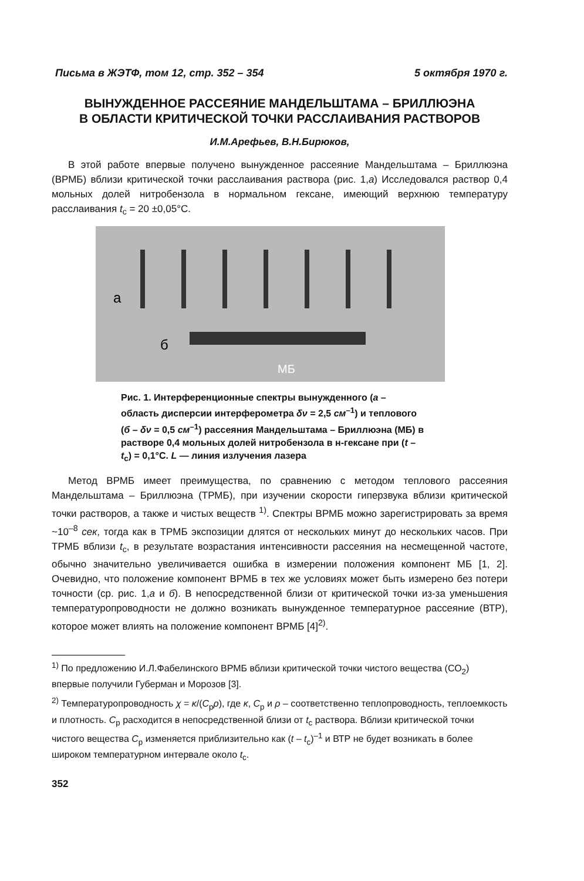Письма в ЖЭТФ, том 12, стр. 352 – 354 5 октября 1970 г.
ВЫНУЖДЕННОЕ РАССЕЯНИЕ МАНДЕЛЬШТАМА – БРИЛЛЮЭНА
В ОБЛАСТИ КРИТИЧЕСКОЙ ТОЧКИ РАССЛАИВАНИЯ РАСТВОРОВ
И.М.Арефьев, В.Н.Бирюков,
В этой работе впервые получено вынужденное рассеяние Мандельштама – Бриллюэна (ВРМБ) вблизи критической точки расслаивания раствора (рис. 1,а) Исследовался раствор 0,4 мольных долей нитробензола в нормальном гексане, имеющий верхнюю температуру расслаивания t<sub>c</sub> = 20 ±0,05°С.
а
б
МБ
Рис. 1. Интерференционные спектры вынужденного (а – область дисперсии интерферометра δν = 2,5 см<sup>–1</sup>) и теплового (б – δν = 0,5 см<sup>–1</sup>) рассеяния Мандельштама – Бриллюэна (МБ) в растворе 0,4 мольных долей нитробензола в н-гексане при (t – t<sub>c</sub>) = 0,1°С. L — линия излучения лазера
Метод ВРМБ имеет преимущества, по сравнению с методом теплового рассеяния Мандельштама – Бриллюэна (ТРМБ), при изучении скорости гиперзвука вблизи критической точки растворов, а также и чистых веществ <sup>1)</sup>. Спектры ВРМБ можно зарегистрировать за время ~10<sup>–8</sup> сек, тогда как в ТРМБ экспозиции длятся от нескольких минут до нескольких часов. При ТРМБ вблизи t<sub>c</sub>, в результате возрастания интенсивности рассеяния на несмещенной частоте, обычно значительно увеличивается ошибка в измерении положения компонент МБ [1, 2]. Очевидно, что положение компонент ВРМБ в тех же условиях может быть измерено без потери точности (ср. рис. 1,а и б). В непосредственной близи от критической точки из-за уменьшения температуропроводности не должно возникать вынужденное температурное рассеяние (ВТР), которое может влиять на положение компонент ВРМБ [4]<sup>2)</sup>.
<sup>1)</sup> По предложению И.Л.Фабелинского ВРМБ вблизи критической точки чистого вещества (СО<sub>2</sub>) впервые получили Губерман и Морозов [3].
<sup>2)</sup> Температуропроводность χ = κ/(C<sub>p</sub>ρ), где κ, C<sub>p</sub> и ρ – соответственно теплопроводность, теплоемкость и плотность. C<sub>p</sub> расходится в непосредственной близи от t<sub>c</sub> раствора. Вблизи критической точки чистого вещества C<sub>p</sub> изменяется приблизительно как (t – t<sub>c</sub>)<sup>–1</sup> и ВТР не будет возникать в более широком температурном интервале около t<sub>c</sub>.
352